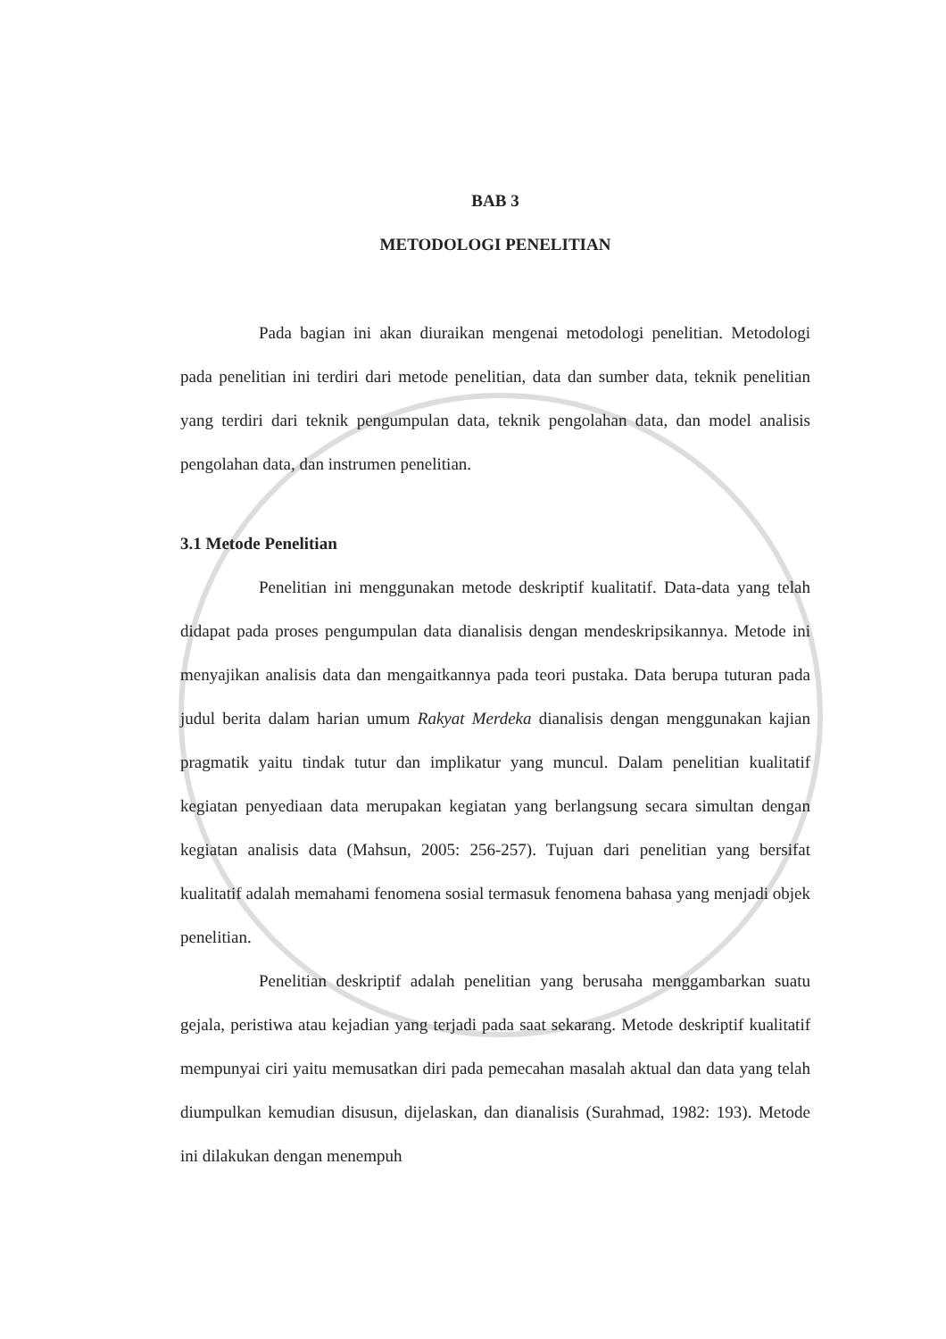BAB 3
METODOLOGI PENELITIAN
Pada bagian ini akan diuraikan mengenai metodologi penelitian. Metodologi pada penelitian ini terdiri dari metode penelitian, data dan sumber data, teknik penelitian yang terdiri dari teknik pengumpulan data, teknik pengolahan data, dan model analisis pengolahan data, dan instrumen penelitian.
3.1 Metode Penelitian
Penelitian ini menggunakan metode deskriptif kualitatif. Data-data yang telah didapat pada proses pengumpulan data dianalisis dengan mendeskripsikannya. Metode ini menyajikan analisis data dan mengaitkannya pada teori pustaka. Data berupa tuturan pada judul berita dalam harian umum Rakyat Merdeka dianalisis dengan menggunakan kajian pragmatik yaitu tindak tutur dan implikatur yang muncul. Dalam penelitian kualitatif kegiatan penyediaan data merupakan kegiatan yang berlangsung secara simultan dengan kegiatan analisis data (Mahsun, 2005: 256-257). Tujuan dari penelitian yang bersifat kualitatif adalah memahami fenomena sosial termasuk fenomena bahasa yang menjadi objek penelitian.
Penelitian deskriptif adalah penelitian yang berusaha menggambarkan suatu gejala, peristiwa atau kejadian yang terjadi pada saat sekarang. Metode deskriptif kualitatif mempunyai ciri yaitu memusatkan diri pada pemecahan masalah aktual dan data yang telah diumpulkan kemudian disusun, dijelaskan, dan dianalisis (Surahmad, 1982: 193). Metode ini dilakukan dengan menempuh